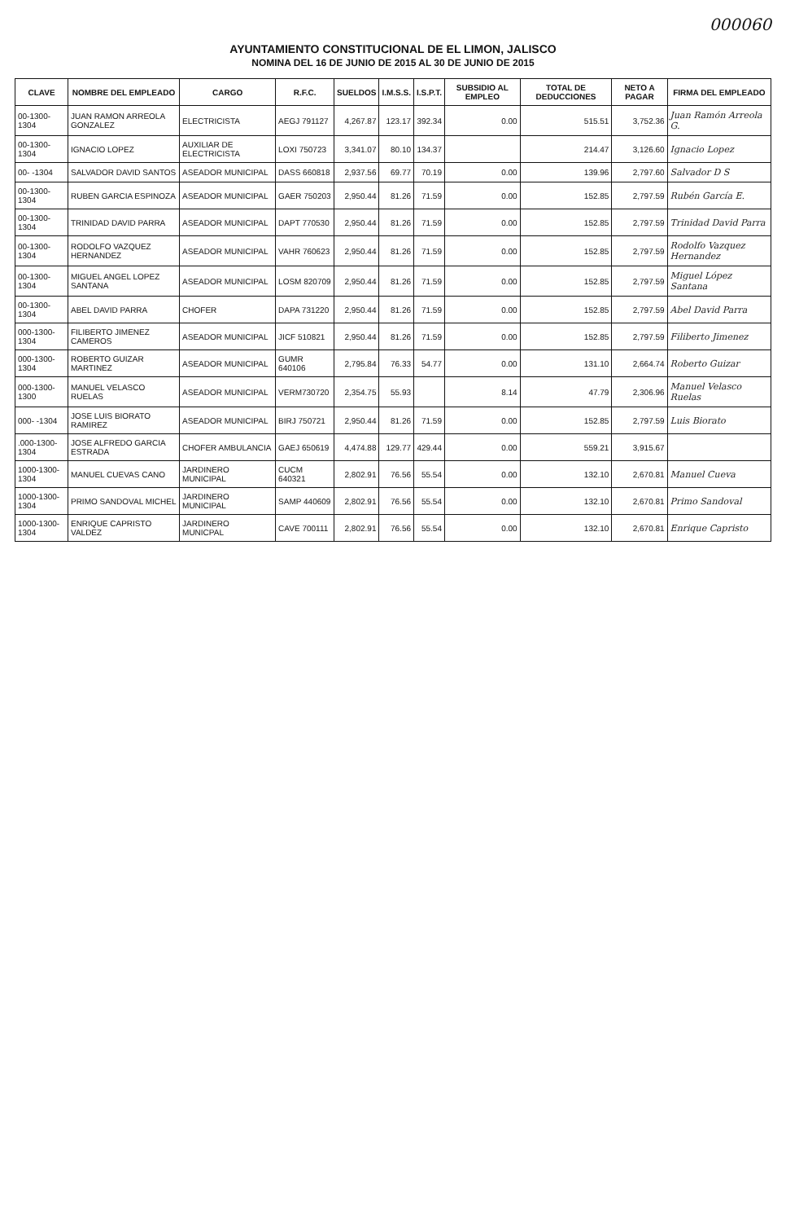000060
AYUNTAMIENTO CONSTITUCIONAL DE EL LIMON, JALISCO
NOMINA DEL 16 DE JUNIO DE 2015 AL 30 DE JUNIO DE 2015
| CLAVE | NOMBRE DEL EMPLEADO | CARGO | R.F.C. | SUELDOS | I.M.S.S. | I.S.P.T. | SUBSIDIO AL EMPLEO | TOTAL DE DEDUCCIONES | NETO A PAGAR | FIRMA DEL EMPLEADO |
| --- | --- | --- | --- | --- | --- | --- | --- | --- | --- | --- |
| 00-1300-1304 | JUAN RAMON ARREOLA GONZALEZ | ELECTRICISTA | AEGJ 791127 | 4,267.87 | 123.17 | 392.34 | 0.00 | 515.51 | 3,752.36 | Juan Ramón Arreola G. |
| 00-1300-1304 | IGNACIO LOPEZ | AUXILIAR DE ELECTRICISTA | LOXI 750723 | 3,341.07 | 80.10 | 134.37 | | 214.47 | 3,126.60 | Ignacio Lopez |
| 00- -1304 | SALVADOR DAVID SANTOS | ASEADOR MUNICIPAL | DASS 660818 | 2,937.56 | 69.77 | 70.19 | 0.00 | 139.96 | 2,797.60 | Salvador D S |
| 00-1300-1304 | RUBEN GARCIA ESPINOZA | ASEADOR MUNICIPAL | GAER 750203 | 2,950.44 | 81.26 | 71.59 | 0.00 | 152.85 | 2,797.59 | Rubén García E. |
| 00-1300-1304 | TRINIDAD DAVID PARRA | ASEADOR MUNICIPAL | DAPT 770530 | 2,950.44 | 81.26 | 71.59 | 0.00 | 152.85 | 2,797.59 | Trinidad David Parra |
| 00-1300-1304 | RODOLFO VAZQUEZ HERNANDEZ | ASEADOR MUNICIPAL | VAHR 760623 | 2,950.44 | 81.26 | 71.59 | 0.00 | 152.85 | 2,797.59 | Rodolfo Vazquez Hernandez |
| 00-1300-1304 | MIGUEL ANGEL LOPEZ SANTANA | ASEADOR MUNICIPAL | LOSM 820709 | 2,950.44 | 81.26 | 71.59 | 0.00 | 152.85 | 2,797.59 | Miguel López Santana |
| 00-1300-1304 | ABEL DAVID PARRA | CHOFER | DAPA 731220 | 2,950.44 | 81.26 | 71.59 | 0.00 | 152.85 | 2,797.59 | Abel David Parra |
| 000-1300-1304 | FILIBERTO JIMENEZ CAMEROS | ASEADOR MUNICIPAL | JICF 510821 | 2,950.44 | 81.26 | 71.59 | 0.00 | 152.85 | 2,797.59 | Filiberto Jimenez |
| 000-1300-1304 | ROBERTO GUIZAR MARTINEZ | ASEADOR MUNICIPAL | GUMR 640106 | 2,795.84 | 76.33 | 54.77 | 0.00 | 131.10 | 2,664.74 | Roberto Guizar |
| 000-1300-1300 | MANUEL VELASCO RUELAS | ASEADOR MUNICIPAL | VERM730720 | 2,354.75 | 55.93 | | 8.14 | 47.79 | 2,306.96 | Manuel Velasco Ruelas |
| 000- -1304 | JOSE LUIS BIORATO RAMIREZ | ASEADOR MUNICIPAL | BIRJ 750721 | 2,950.44 | 81.26 | 71.59 | 0.00 | 152.85 | 2,797.59 | Luis Biorato |
| .000-1300-1304 | JOSE ALFREDO GARCIA ESTRADA | CHOFER AMBULANCIA | GAEJ 650619 | 4,474.88 | 129.77 | 429.44 | 0.00 | 559.21 | 3,915.67 | |
| 1000-1300-1304 | MANUEL CUEVAS CANO | JARDINERO MUNICIPAL | CUCM 640321 | 2,802.91 | 76.56 | 55.54 | 0.00 | 132.10 | 2,670.81 | Manuel Cueva |
| 1000-1300-1304 | PRIMO SANDOVAL MICHEL | JARDINERO MUNICIPAL | SAMP 440609 | 2,802.91 | 76.56 | 55.54 | 0.00 | 132.10 | 2,670.81 | Primo Sandoval |
| 1000-1300-1304 | ENRIQUE CAPRISTO VALDEZ | JARDINERO MUNICPAL | CAVE 700111 | 2,802.91 | 76.56 | 55.54 | 0.00 | 132.10 | 2,670.81 | Enrique Capristo |